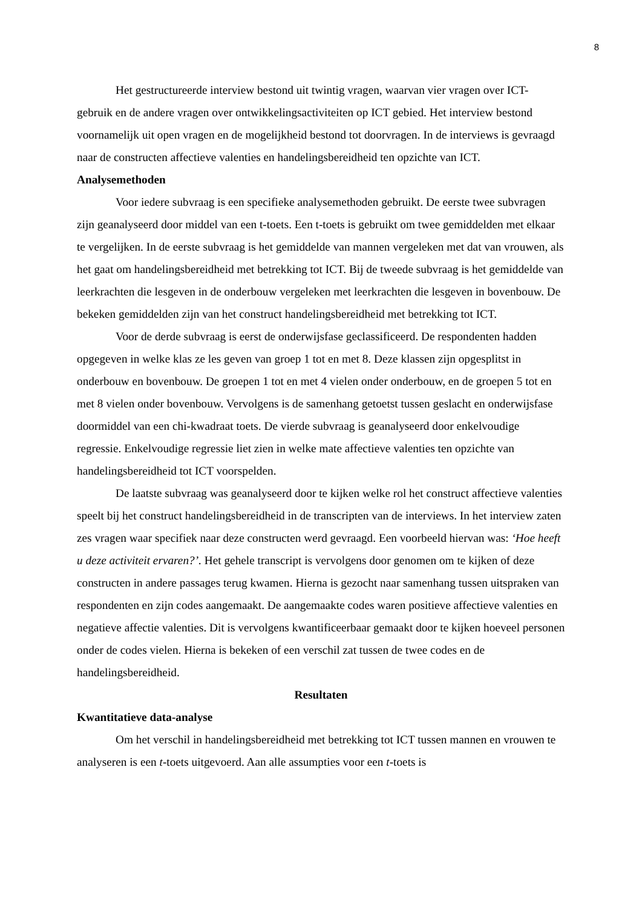8
Het gestructureerde interview bestond uit twintig vragen, waarvan vier vragen over ICT- gebruik en de andere vragen over ontwikkelingsactiviteiten op ICT gebied. Het interview bestond voornamelijk uit open vragen en de mogelijkheid bestond tot doorvragen. In de interviews is gevraagd naar de constructen affectieve valenties en handelingsbereidheid ten opzichte van ICT.
Analysemethoden
Voor iedere subvraag is een specifieke analysemethoden gebruikt. De eerste twee subvragen zijn geanalyseerd door middel van een t-toets. Een t-toets is gebruikt om twee gemiddelden met elkaar te vergelijken. In de eerste subvraag is het gemiddelde van mannen vergeleken met dat van vrouwen, als het gaat om handelingsbereidheid met betrekking tot ICT. Bij de tweede subvraag is het gemiddelde van leerkrachten die lesgeven in de onderbouw vergeleken met leerkrachten die lesgeven in bovenbouw. De bekeken gemiddelden zijn van het construct handelingsbereidheid met betrekking tot ICT.
Voor de derde subvraag is eerst de onderwijsfase geclassificeerd. De respondenten hadden opgegeven in welke klas ze les geven van groep 1 tot en met 8. Deze klassen zijn opgesplitst in onderbouw en bovenbouw. De groepen 1 tot en met 4 vielen onder onderbouw, en de groepen 5 tot en met 8 vielen onder bovenbouw. Vervolgens is de samenhang getoetst tussen geslacht en onderwijsfase doormiddel van een chi-kwadraat toets. De vierde subvraag is geanalyseerd door enkelvoudige regressie. Enkelvoudige regressie liet zien in welke mate affectieve valenties ten opzichte van handelingsbereidheid tot ICT voorspelden.
De laatste subvraag was geanalyseerd door te kijken welke rol het construct affectieve valenties speelt bij het construct handelingsbereidheid in de transcripten van de interviews. In het interview zaten zes vragen waar specifiek naar deze constructen werd gevraagd. Een voorbeeld hiervan was: ‘Hoe heeft u deze activiteit ervaren?’. Het gehele transcript is vervolgens door genomen om te kijken of deze constructen in andere passages terug kwamen. Hierna is gezocht naar samenhang tussen uitspraken van respondenten en zijn codes aangemaakt. De aangemaakte codes waren positieve affectieve valenties en negatieve affectie valenties. Dit is vervolgens kwantificeerbaar gemaakt door te kijken hoeveel personen onder de codes vielen. Hierna is bekeken of een verschil zat tussen de twee codes en de handelingsbereidheid.
Resultaten
Kwantitatieve data-analyse
Om het verschil in handelingsbereidheid met betrekking tot ICT tussen mannen en vrouwen te analyseren is een t-toets uitgevoerd. Aan alle assumpties voor een t-toets is